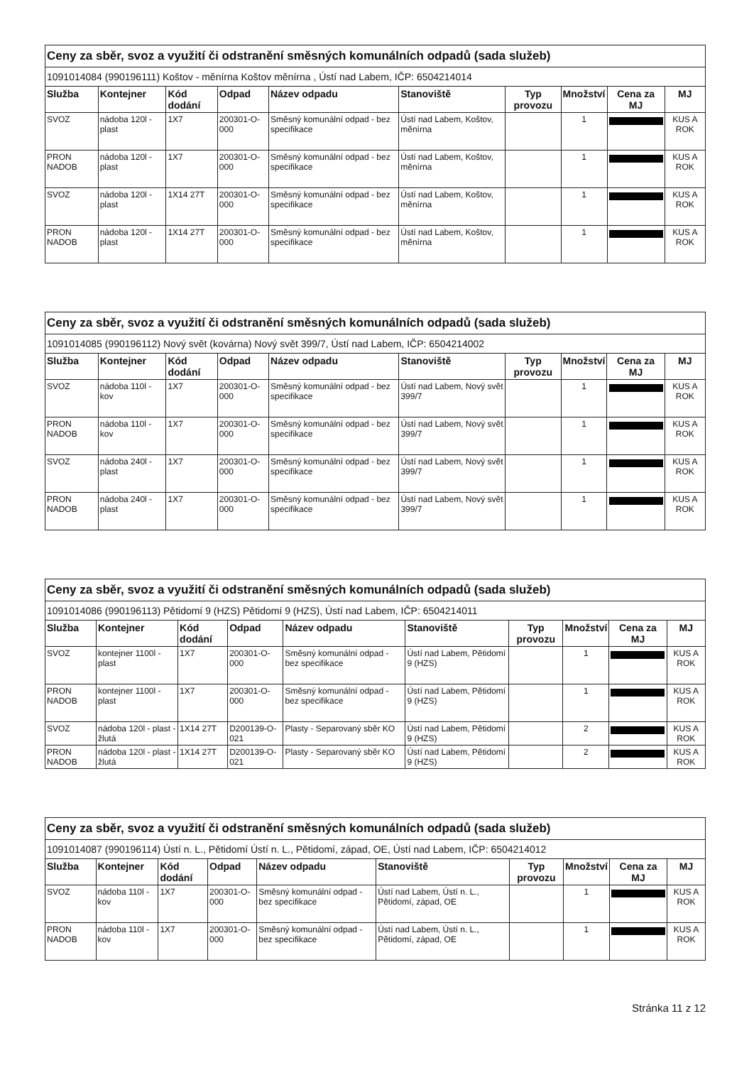| Ceny za sběr, svoz a využití či odstranění směsných komunálních odpadů (sada služeb) | | | | | | | | | |
| 1091014084 (990196111) Koštov - měnírna Koštov měnírna , Ústí nad Labem, IČP: 6504214014 | | | | | | | | | |
| Služba | Kontejner | Kód dodání | Odpad | Název odpadu | Stanoviště | Typ provozu | Množství | Cena za MJ | MJ |
| SVOZ | nádoba 120l - plast | 1X7 | 200301-O-000 | Směsný komunální odpad - bez specifikace | Ústí nad Labem, Koštov, měnírna | | 1 | | KUS A ROK |
| PRON NADOB | nádoba 120l - plast | 1X7 | 200301-O-000 | Směsný komunální odpad - bez specifikace | Ústí nad Labem, Koštov, měnírna | | 1 | | KUS A ROK |
| SVOZ | nádoba 120l - plast | 1X14 27T | 200301-O-000 | Směsný komunální odpad - bez specifikace | Ústí nad Labem, Koštov, měnírna | | 1 | | KUS A ROK |
| PRON NADOB | nádoba 120l - plast | 1X14 27T | 200301-O-000 | Směsný komunální odpad - bez specifikace | Ústí nad Labem, Koštov, měnírna | | 1 | | KUS A ROK |
| Ceny za sběr, svoz a využití či odstranění směsných komunálních odpadů (sada služeb) | | | | | | | | | |
| 1091014085 (990196112) Nový svět (kovárna) Nový svět 399/7, Ústí nad Labem, IČP: 6504214002 | | | | | | | | | |
| Služba | Kontejner | Kód dodání | Odpad | Název odpadu | Stanoviště | Typ provozu | Množství | Cena za MJ | MJ |
| SVOZ | nádoba 110l - kov | 1X7 | 200301-O-000 | Směsný komunální odpad - bez specifikace | Ústí nad Labem, Nový svět 399/7 | | 1 | | KUS A ROK |
| PRON NADOB | nádoba 110l - kov | 1X7 | 200301-O-000 | Směsný komunální odpad - bez specifikace | Ústí nad Labem, Nový svět 399/7 | | 1 | | KUS A ROK |
| SVOZ | nádoba 240l - plast | 1X7 | 200301-O-000 | Směsný komunální odpad - bez specifikace | Ústí nad Labem, Nový svět 399/7 | | 1 | | KUS A ROK |
| PRON NADOB | nádoba 240l - plast | 1X7 | 200301-O-000 | Směsný komunální odpad - bez specifikace | Ústí nad Labem, Nový svět 399/7 | | 1 | | KUS A ROK |
| Ceny za sběr, svoz a využití či odstranění směsných komunálních odpadů (sada služeb) | | | | | | | | | |
| 1091014086 (990196113) Pětidomí 9 (HZS) Pětidomí 9 (HZS), Ústí nad Labem, IČP: 6504214011 | | | | | | | | | |
| Služba | Kontejner | Kód dodání | Odpad | Název odpadu | Stanoviště | Typ provozu | Množství | Cena za MJ | MJ |
| SVOZ | kontejner 1100l - plast | 1X7 | 200301-O-000 | Směsný komunální odpad - bez specifikace | Ústí nad Labem, Pětidomí 9 (HZS) | | 1 | | KUS A ROK |
| PRON NADOB | kontejner 1100l - plast | 1X7 | 200301-O-000 | Směsný komunální odpad - bez specifikace | Ústí nad Labem, Pětidomí 9 (HZS) | | 1 | | KUS A ROK |
| SVOZ | nádoba 120l - plast - žlutá | 1X14 27T | D200139-O-021 | Plasty - Separovaný sběr KO | Ústí nad Labem, Pětidomí 9 (HZS) | | 2 | | KUS A ROK |
| PRON NADOB | nádoba 120l - plast - žlutá | 1X14 27T | D200139-O-021 | Plasty - Separovaný sběr KO | Ústí nad Labem, Pětidomí 9 (HZS) | | 2 | | KUS A ROK |
| Ceny za sběr, svoz a využití či odstranění směsných komunálních odpadů (sada služeb) | | | | | | | | | |
| 1091014087 (990196114) Ústí n. L., Pětidomí Ústí n. L., Pětidomí, západ, OE, Ústí nad Labem, IČP: 6504214012 | | | | | | | | | |
| Služba | Kontejner | Kód dodání | Odpad | Název odpadu | Stanoviště | Typ provozu | Množství | Cena za MJ | MJ |
| SVOZ | nádoba 110l - kov | 1X7 | 200301-O-000 | Směsný komunální odpad - bez specifikace | Ústí nad Labem, Ústí n. L., Pětidomí, západ, OE | | 1 | | KUS A ROK |
| PRON NADOB | nádoba 110l - kov | 1X7 | 200301-O-000 | Směsný komunální odpad - bez specifikace | Ústí nad Labem, Ústí n. L., Pětidomí, západ, OE | | 1 | | KUS A ROK |
Stránka 11 z 12